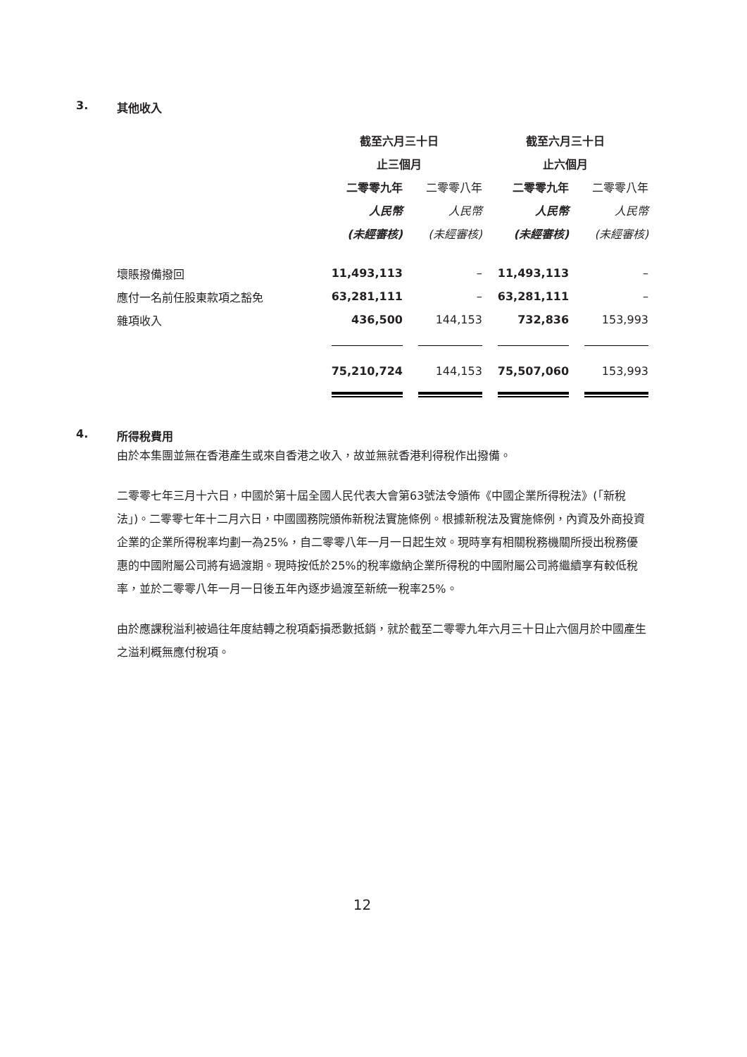3. 其他收入
| | 截至六月三十日 | | 截至六月三十日 | |
| --- | --- | --- | --- | --- |
| | 止三個月 | | 止六個月 | |
| | 二零零九年 | 二零零八年 | 二零零九年 | 二零零八年 |
| | 人民幣 | 人民幣 | 人民幣 | 人民幣 |
| | (未經審核) | (未經審核) | (未經審核) | (未經審核) |
| 壞賬撥備撥回 | 11,493,113 | – | 11,493,113 | – |
| 應付一名前任股東款項之豁免 | 63,281,111 | – | 63,281,111 | – |
| 雜項收入 | 436,500 | 144,153 | 732,836 | 153,993 |
| | 75,210,724 | 144,153 | 75,507,060 | 153,993 |
4. 所得稅費用
由於本集團並無在香港產生或來自香港之收入，故並無就香港利得稅作出撥備。
二零零七年三月十六日，中國於第十屆全國人民代表大會第63號法令頒佈《中國企業所得稅法》(「新稅法」)。二零零七年十二月六日，中國國務院頒佈新稅法實施條例。根據新稅法及實施條例，內資及外商投資企業的企業所得稅率均劃一為25%，自二零零八年一月一日起生效。現時享有相關稅務機關所授出稅務優惠的中國附屬公司將有過渡期。現時按低於25%的稅率繳納企業所得稅的中國附屬公司將繼續享有較低稅率，並於二零零八年一月一日後五年內逐步過渡至新統一稅率25%。
由於應課稅溢利被過往年度結轉之稅項虧損悉數抵銷，就於截至二零零九年六月三十日止六個月於中國產生之溢利概無應付稅項。
12